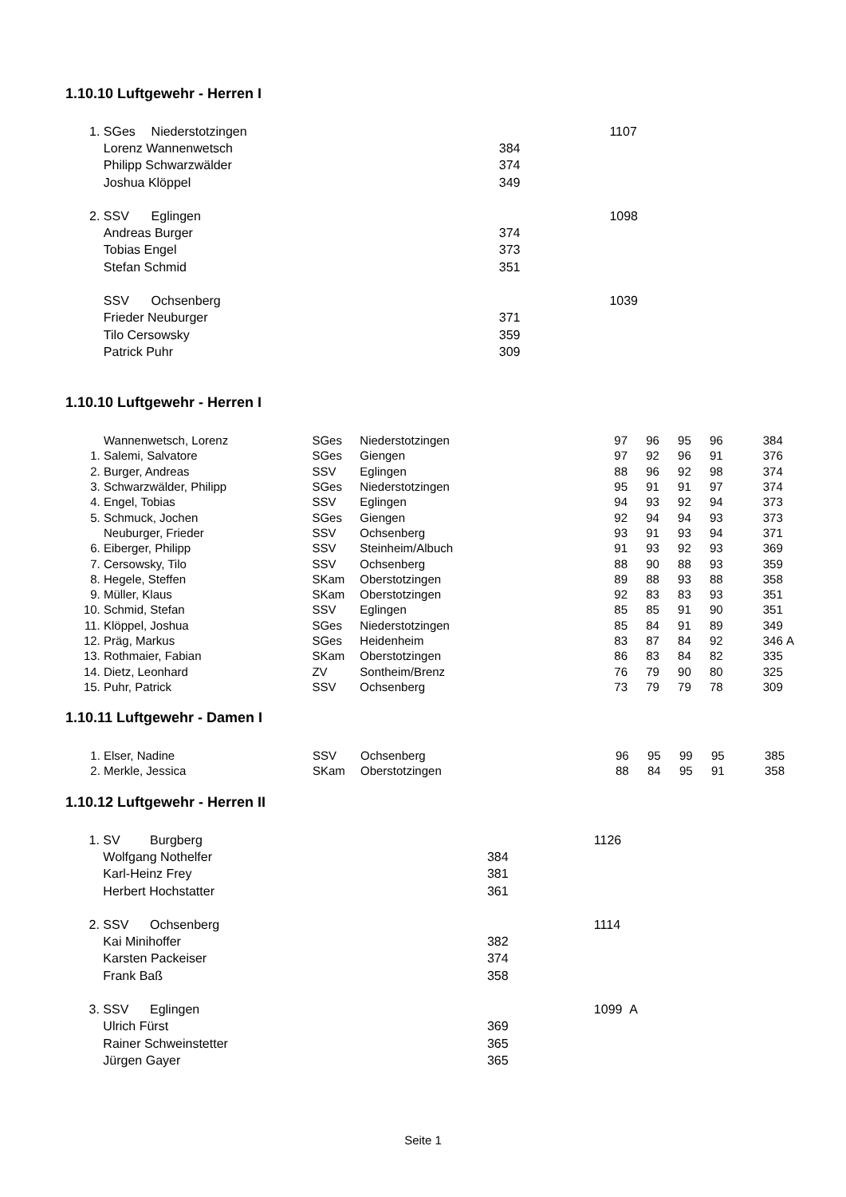1.10.10 Luftgewehr - Herren I
| 1. | SGes | Niederstotzingen | | 1107 |
| | Lorenz Wannenwetsch | | 384 | |
| | Philipp Schwarzwälder | | 374 | |
| | Joshua Klöppel | | 349 | |
| 2. | SSV | Eglingen | | 1098 |
| | Andreas Burger | | 374 | |
| | Tobias Engel | | 373 | |
| | Stefan Schmid | | 351 | |
| | SSV | Ochsenberg | | 1039 |
| | Frieder Neuburger | | 371 | |
| | Tilo Cersowsky | | 359 | |
| | Patrick Puhr | | 309 | |
1.10.10 Luftgewehr - Herren I
| | Wannenwetsch, Lorenz | SGes | Niederstotzingen | 97 | 96 | 95 | 96 | 384 | |
| 1. | Salemi, Salvatore | SGes | Giengen | 97 | 92 | 96 | 91 | 376 | |
| 2. | Burger, Andreas | SSV | Eglingen | 88 | 96 | 92 | 98 | 374 | |
| 3. | Schwarzwälder, Philipp | SGes | Niederstotzingen | 95 | 91 | 91 | 97 | 374 | |
| 4. | Engel, Tobias | SSV | Eglingen | 94 | 93 | 92 | 94 | 373 | |
| 5. | Schmuck, Jochen | SGes | Giengen | 92 | 94 | 94 | 93 | 373 | |
| | Neuburger, Frieder | SSV | Ochsenberg | 93 | 91 | 93 | 94 | 371 | |
| 6. | Eiberger, Philipp | SSV | Steinheim/Albuch | 91 | 93 | 92 | 93 | 369 | |
| 7. | Cersowsky, Tilo | SSV | Ochsenberg | 88 | 90 | 88 | 93 | 359 | |
| 8. | Hegele, Steffen | SKam | Oberstotzingen | 89 | 88 | 93 | 88 | 358 | |
| 9. | Müller, Klaus | SKam | Oberstotzingen | 92 | 83 | 83 | 93 | 351 | |
| 10. | Schmid, Stefan | SSV | Eglingen | 85 | 85 | 91 | 90 | 351 | |
| 11. | Klöppel, Joshua | SGes | Niederstotzingen | 85 | 84 | 91 | 89 | 349 | |
| 12. | Präg, Markus | SGes | Heidenheim | 83 | 87 | 84 | 92 | 346 | A |
| 13. | Rothmaier, Fabian | SKam | Oberstotzingen | 86 | 83 | 84 | 82 | 335 | |
| 14. | Dietz, Leonhard | ZV | Sontheim/Brenz | 76 | 79 | 90 | 80 | 325 | |
| 15. | Puhr, Patrick | SSV | Ochsenberg | 73 | 79 | 79 | 78 | 309 | |
1.10.11 Luftgewehr - Damen I
| 1. | Elser, Nadine | SSV | Ochsenberg | 96 | 95 | 99 | 95 | 385 | |
| 2. | Merkle, Jessica | SKam | Oberstotzingen | 88 | 84 | 95 | 91 | 358 | |
1.10.12 Luftgewehr - Herren II
| 1. | SV | Burgberg | | 1126 |
| | Wolfgang Nothelfer | | 384 | |
| | Karl-Heinz Frey | | 381 | |
| | Herbert Hochstatter | | 361 | |
| 2. | SSV | Ochsenberg | | 1114 |
| | Kai Minihoffer | | 382 | |
| | Karsten Packeiser | | 374 | |
| | Frank Baß | | 358 | |
| 3. | SSV | Eglingen | | 1099 A |
| | Ulrich Fürst | | 369 | |
| | Rainer Schweinstetter | | 365 | |
| | Jürgen Gayer | | 365 | |
Seite 1